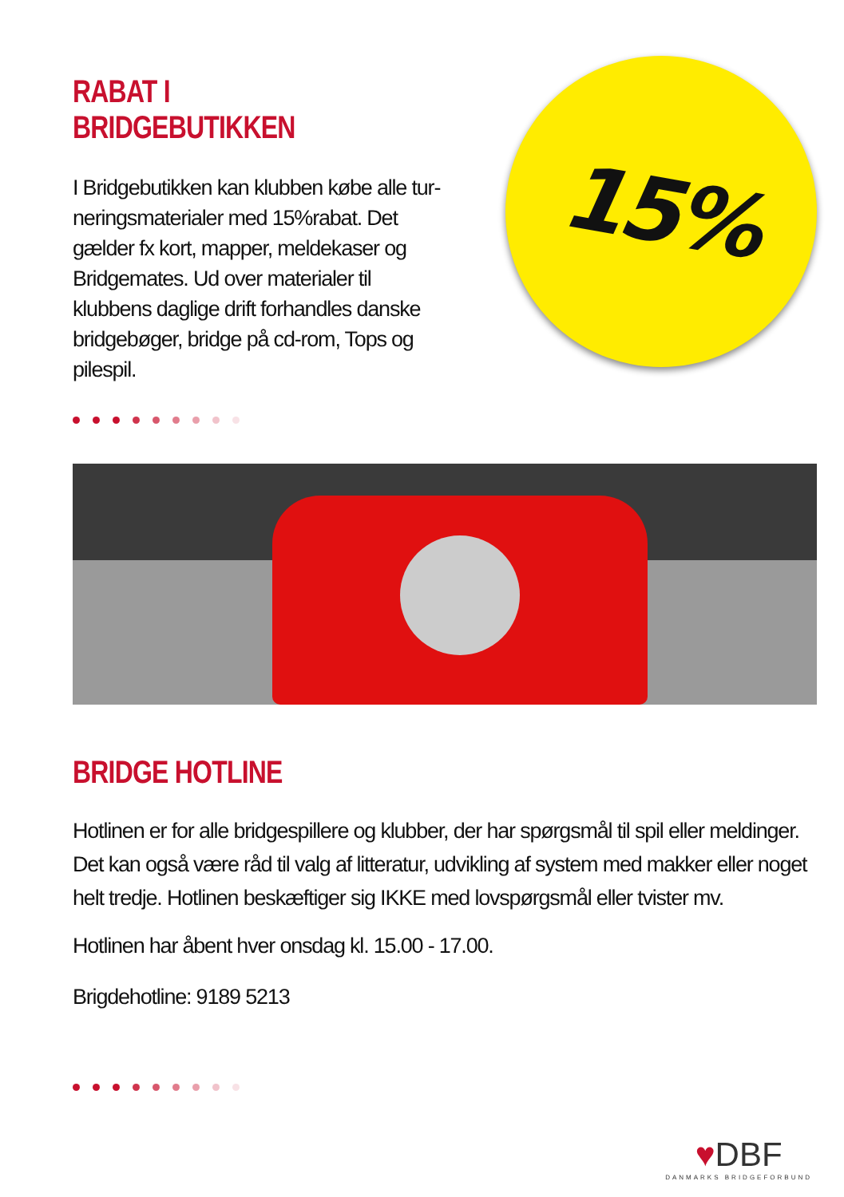RABAT I BRIDGEBUTIKKEN
I Bridgebutikken kan klubben købe alle tur-neringsmaterialer med 15%rabat. Det gælder fx kort, mapper, meldekaser og Bridgemates. Ud over materialer til klubbens daglige drift forhandles danske bridgebøger, bridge på cd-rom, Tops og pilespil.
15%
BRIDGE HOTLINE
Hotlinen er for alle bridgespillere og klubber, der har spørgsmål til spil eller meldinger. Det kan også være råd til valg af litteratur, udvikling af system med makker eller noget helt tredje. Hotlinen beskæftiger sig IKKE med lovspørgsmål eller tvister mv.
Hotlinen har åbent hver onsdag kl. 15.00 - 17.00.
Brigdehotline: 9189 5213
♥DBF
DANMARKS BRIDGEFORBUND